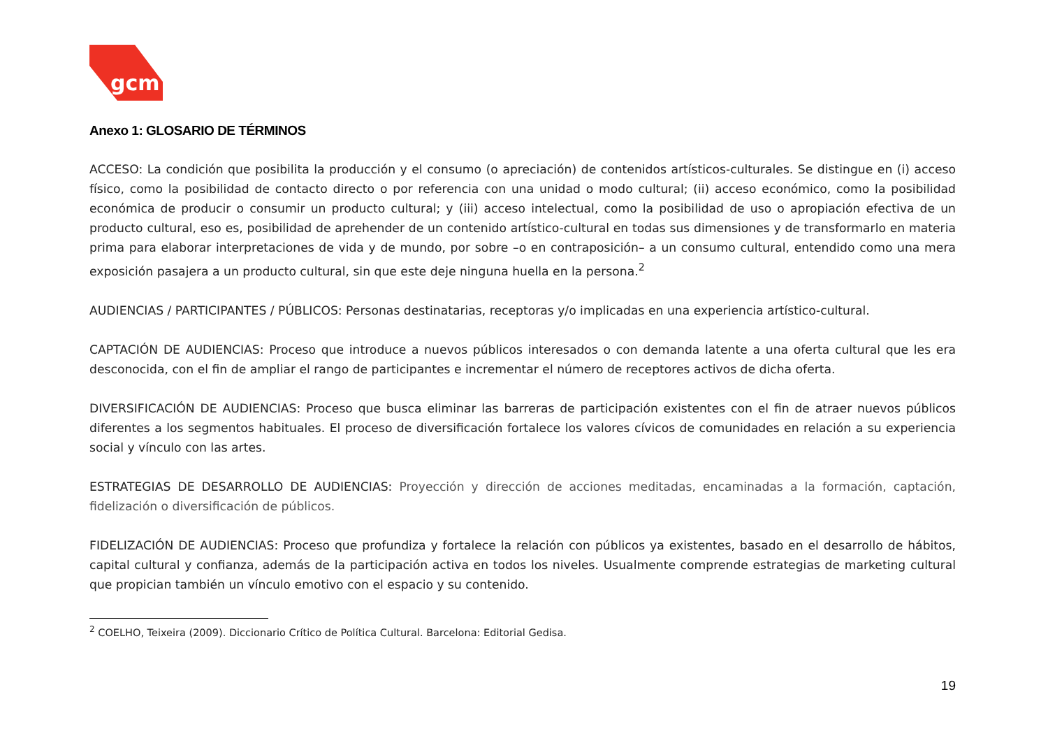gcm
Anexo 1: GLOSARIO DE TÉRMINOS
ACCESO: La condición que posibilita la producción y el consumo (o apreciación) de contenidos artísticos-culturales. Se distingue en (i) acceso físico, como la posibilidad de contacto directo o por referencia con una unidad o modo cultural; (ii) acceso económico, como la posibilidad económica de producir o consumir un producto cultural; y (iii) acceso intelectual, como la posibilidad de uso o apropiación efectiva de un producto cultural, eso es, posibilidad de aprehender de un contenido artístico-cultural en todas sus dimensiones y de transformarlo en materia prima para elaborar interpretaciones de vida y de mundo, por sobre –o en contraposición– a un consumo cultural, entendido como una mera exposición pasajera a un producto cultural, sin que este deje ninguna huella en la persona.<sup>2</sup>
AUDIENCIAS / PARTICIPANTES / PÚBLICOS: Personas destinatarias, receptoras y/o implicadas en una experiencia artístico-cultural.
CAPTACIÓN DE AUDIENCIAS: Proceso que introduce a nuevos públicos interesados o con demanda latente a una oferta cultural que les era desconocida, con el fin de ampliar el rango de participantes e incrementar el número de receptores activos de dicha oferta.
DIVERSIFICACIÓN DE AUDIENCIAS: Proceso que busca eliminar las barreras de participación existentes con el fin de atraer nuevos públicos diferentes a los segmentos habituales. El proceso de diversificación fortalece los valores cívicos de comunidades en relación a su experiencia social y vínculo con las artes.
ESTRATEGIAS DE DESARROLLO DE AUDIENCIAS: Proyección y dirección de acciones meditadas, encaminadas a la formación, captación, fidelización o diversificación de públicos.
FIDELIZACIÓN DE AUDIENCIAS: Proceso que profundiza y fortalece la relación con públicos ya existentes, basado en el desarrollo de hábitos, capital cultural y confianza, además de la participación activa en todos los niveles. Usualmente comprende estrategias de marketing cultural que propician también un vínculo emotivo con el espacio y su contenido.
<sup>2</sup> COELHO, Teixeira (2009). Diccionario Crítico de Política Cultural. Barcelona: Editorial Gedisa.
19